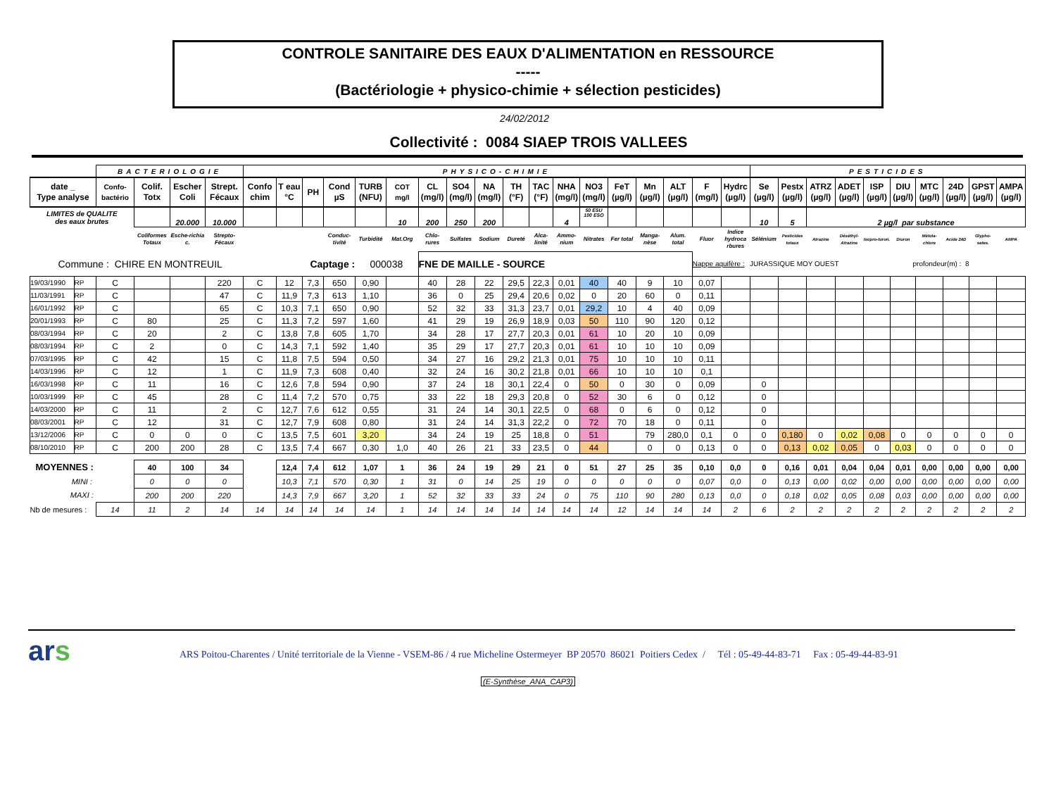CONTROLE SANITAIRE DES EAUX D'ALIMENTATION en RESSOURCE
-----
(Bactériologie + physico-chimie + sélection pesticides)
24/02/2012
Collectivité : 0084 SIAEP TROIS VALLEES
| | | BACTERIOLOGIE | | | | PHYSICO-CHIMIE | | | | | | | | | | | | | | | | | | PESTICIDES | | | | | | | | | |
| --- | --- | --- | --- | --- | --- | --- | --- | --- | --- | --- | --- | --- | --- | --- | --- | --- | --- | --- | --- | --- | --- | --- | --- | --- | --- | --- | --- | --- | --- | --- | --- | --- | --- |
| date _ Type analyse | | Confo- bactério | Colif. Totx | Escher Coli | Strept. Fécaux | Confo chim | T eau °C | PH | Cond µS | TURB (NFU) | COT mg/l | CL (mg/l) | SO4 (mg/l) | NA (mg/l) | TH (°F) | TAC (°F) | NHA (mg/l) | NO3 (mg/l) | FeT (µg/l) | Mn (µg/l) | ALT (µg/l) | F (mg/l) | Hydrc (µg/l) | Se (µg/l) | Pestx (µg/l) | ATRZ (µg/l) | ADET (µg/l) | ISP (µg/l) | DIU (µg/l) | MTC (µg/l) | 24D (µg/l) | GPST (µg/l) | AMPA (µg/l) |
| LIMITES de QUALITE des eaux brutes | | | | 20.000 | 10.000 | | | | | | 10 | 200 | 250 | 200 | | | 4 | 50 ESU 100 ESO | | | | | | 10 | 5 | 2 µg/l par substance | | | | | | | |
| | | | Coliformes Totaux | Esche-richia c. | Strepto-Fécaux | | | | Conduc-tivité | Turbidité | Mat.Org | Chlo-rures | Sulfates | Sodium | Dureté | Alca-linité | Ammo-nium | Nitrates | Fer total | Manga-nèse | Alum. total | Fluor | Indice hydroca rbures | Sélénium | Pesticides totaux | Atrazine | Déséthyl-Atrazine | Isopro-turon. | Diuron | Métola-chlore | Acide 24D | Glypho-sates. | AMPA |
| Commune : CHIRE EN MONTREUIL | | | | | | Captage : | | | | 000038 | | FNE DE MAILLE - SOURCE | | | | | | | | | | Nappe aquifère : | | JURASSIQUE MOY OUEST | | | | profondeur(m) : 8 | | | | | |
| 19/03/1990 | RP | C | | | 220 | C | 12 | 7,3 | 650 | 0,90 | | 40 | 28 | 22 | 29,5 | 22,3 | 0,01 | 40 | 40 | 9 | 10 | 0,07 | | | | | | | | | | | |
| 11/03/1991 | RP | C | | | 47 | C | 11,9 | 7,3 | 613 | 1,10 | | 36 | 0 | 25 | 29,4 | 20,6 | 0,02 | 0 | 20 | 60 | 0 | 0,11 | | | | | | | | | | | |
| 16/01/1992 | RP | C | | | 65 | C | 10,3 | 7,1 | 650 | 0,90 | | 52 | 32 | 33 | 31,3 | 23,7 | 0,01 | 29,2 | 10 | 4 | 40 | 0,09 | | | | | | | | | | | |
| 20/01/1993 | RP | C | 80 | | 25 | C | 11,3 | 7,2 | 597 | 1,60 | | 41 | 29 | 19 | 26,9 | 18,9 | 0,03 | 50 | 110 | 90 | 120 | 0,12 | | | | | | | | | | | |
| 08/03/1994 | RP | C | 20 | | 2 | C | 13,8 | 7,8 | 605 | 1,70 | | 34 | 28 | 17 | 27,7 | 20,3 | 0,01 | 61 | 10 | 20 | 10 | 0,09 | | | | | | | | | | | |
| 08/03/1994 | RP | C | 2 | | 0 | C | 14,3 | 7,1 | 592 | 1,40 | | 35 | 29 | 17 | 27,7 | 20,3 | 0,01 | 61 | 10 | 10 | 10 | 0,09 | | | | | | | | | | | |
| 07/03/1995 | RP | C | 42 | | 15 | C | 11,8 | 7,5 | 594 | 0,50 | | 34 | 27 | 16 | 29,2 | 21,3 | 0,01 | 75 | 10 | 10 | 10 | 0,11 | | | | | | | | | | | |
| 14/03/1996 | RP | C | 12 | | 1 | C | 11,9 | 7,3 | 608 | 0,40 | | 32 | 24 | 16 | 30,2 | 21,8 | 0,01 | 66 | 10 | 10 | 10 | 0,1 | | | | | | | | | | | |
| 16/03/1998 | RP | C | 11 | | 16 | C | 12,6 | 7,8 | 594 | 0,90 | | 37 | 24 | 18 | 30,1 | 22,4 | 0 | 50 | 0 | 30 | 0 | 0,09 | | 0 | | | | | | | | | |
| 10/03/1999 | RP | C | 45 | | 28 | C | 11,4 | 7,2 | 570 | 0,75 | | 33 | 22 | 18 | 29,3 | 20,8 | 0 | 52 | 30 | 6 | 0 | 0,12 | | 0 | | | | | | | | | |
| 14/03/2000 | RP | C | 11 | | 2 | C | 12,7 | 7,6 | 612 | 0,55 | | 31 | 24 | 14 | 30,1 | 22,5 | 0 | 68 | 0 | 6 | 0 | 0,12 | | 0 | | | | | | | | | |
| 08/03/2001 | RP | C | 12 | | 31 | C | 12,7 | 7,9 | 608 | 0,80 | | 31 | 24 | 14 | 31,3 | 22,2 | 0 | 72 | 70 | 18 | 0 | 0,11 | | 0 | | | | | | | | | |
| 13/12/2006 | RP | C | 0 | 0 | 0 | C | 13,5 | 7,5 | 601 | 3,20 | | 34 | 24 | 19 | 25 | 18,8 | 0 | 51 | | 79 | 280,0 | 0,1 | 0 | 0 | 0,180 | 0 | 0,02 | 0,08 | 0 | 0 | 0 | 0 | 0 |
| 08/10/2010 | RP | C | 200 | 200 | 28 | C | 13,5 | 7,4 | 667 | 0,30 | 1,0 | 40 | 26 | 21 | 33 | 23,5 | 0 | 44 | | 0 | 0 | 0,13 | 0 | 0 | 0,13 | 0,02 | 0,05 | 0 | 0,03 | 0 | 0 | 0 | 0 |
| MOYENNES : | | | 40 | 100 | 34 | | 12,4 | 7,4 | 612 | 1,07 | 1 | 36 | 24 | 19 | 29 | 21 | 0 | 51 | 27 | 25 | 35 | 0,10 | 0,0 | 0 | 0,16 | 0,01 | 0,04 | 0,04 | 0,01 | 0,00 | 0,00 | 0,00 | 0,00 |
| MINI : | | | 0 | 0 | 0 | | 10,3 | 7,1 | 570 | 0,30 | 1 | 31 | 0 | 14 | 25 | 19 | 0 | 0 | 0 | 0 | 0 | 0,07 | 0,0 | 0 | 0,13 | 0,00 | 0,02 | 0,00 | 0,00 | 0,00 | 0,00 | 0,00 | 0,00 |
| MAXI : | | | 200 | 200 | 220 | | 14,3 | 7,9 | 667 | 3,20 | 1 | 52 | 32 | 33 | 33 | 24 | 0 | 75 | 110 | 90 | 280 | 0,13 | 0,0 | 0 | 0,18 | 0,02 | 0,05 | 0,08 | 0,03 | 0,00 | 0,00 | 0,00 | 0,00 |
| Nb de mesures : | | 14 | 11 | 2 | 14 | 14 | 14 | 14 | 14 | 14 | 1 | 14 | 14 | 14 | 14 | 14 | 14 | 14 | 12 | 14 | 14 | 14 | 2 | 6 | 2 | 2 | 2 | 2 | 2 | 2 | 2 | 2 | 2 |
ars
ARS Poitou-Charentes / Unité territoriale de la Vienne - VSEM-86 / 4 rue Micheline Ostermeyer BP 20570 86021 Poitiers Cedex / Tél : 05-49-44-83-71 Fax : 05-49-44-83-91
(E-Synthèse_ANA_CAP3)